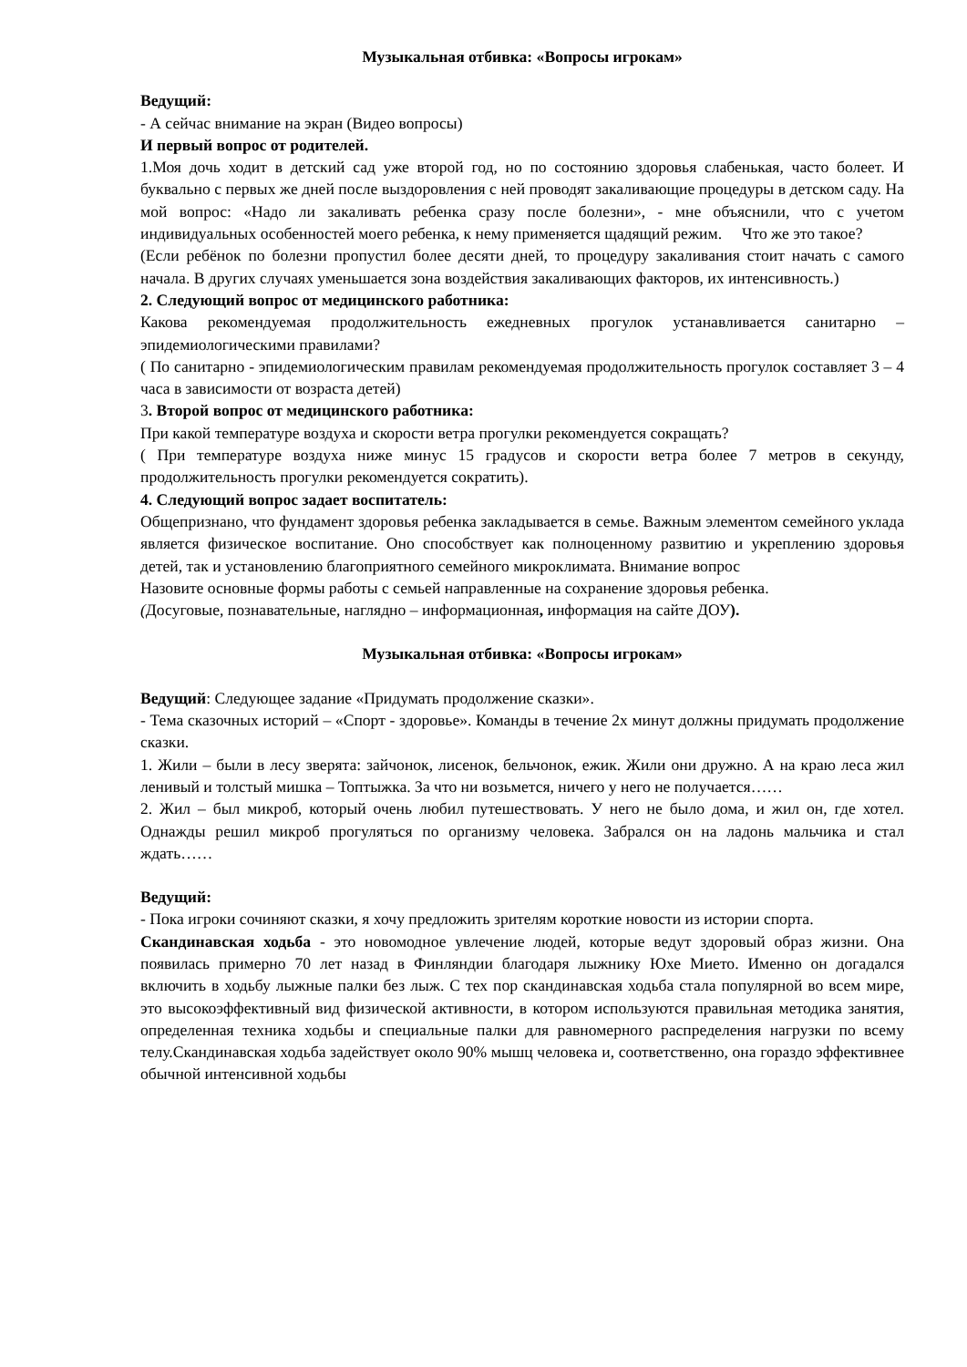Музыкальная отбивка: «Вопросы игрокам»
Ведущий:
- А сейчас внимание на экран (Видео вопросы)
И первый вопрос от родителей.
1.Моя дочь ходит в детский сад уже второй год, но по состоянию здоровья слабенькая, часто болеет. И буквально с первых же дней после выздоровления с ней проводят закаливающие процедуры в детском саду. На мой вопрос: «Надо ли закаливать ребенка сразу после болезни», - мне объяснили, что с учетом индивидуальных особенностей моего ребенка, к нему применяется щадящий режим. Что же это такое?
(Если ребёнок по болезни пропустил более десяти дней, то процедуру закаливания стоит начать с самого начала. В других случаях уменьшается зона воздействия закаливающих факторов, их интенсивность.)
2. Следующий вопрос от медицинского работника:
Какова рекомендуемая продолжительность ежедневных прогулок устанавливается санитарно – эпидемиологическими правилами?
( По санитарно - эпидемиологическим правилам рекомендуемая продолжительность прогулок составляет 3 – 4 часа в зависимости от возраста детей)
3. Второй вопрос от медицинского работника:
При какой температуре воздуха и скорости ветра прогулки рекомендуется сокращать?
( При температуре воздуха ниже минус 15 градусов и скорости ветра более 7 метров в секунду, продолжительность прогулки рекомендуется сократить).
4. Следующий вопрос задает воспитатель:
Общепризнано, что фундамент здоровья ребенка закладывается в семье. Важным элементом семейного уклада является физическое воспитание. Оно способствует как полноценному развитию и укреплению здоровья детей, так и установлению благоприятного семейного микроклимата. Внимание вопрос
Назовите основные формы работы с семьей направленные на сохранение здоровья ребенка.
(Досуговые, познавательные, наглядно – информационная, информация на сайте ДОУ).
Музыкальная отбивка: «Вопросы игрокам»
Ведущий: Следующее задание «Придумать продолжение сказки».
- Тема сказочных историй – «Спорт - здоровье». Команды в течение 2х минут должны придумать продолжение сказки.
1. Жили – были в лесу зверята: зайчонок, лисенок, бельчонок, ежик. Жили они дружно. А на краю леса жил ленивый и толстый мишка – Топтыжка. За что ни возьмется, ничего у него не получается……
2. Жил – был микроб, который очень любил путешествовать. У него не было дома, и жил он, где хотел. Однажды решил микроб прогуляться по организму человека. Забрался он на ладонь мальчика и стал ждать……
Ведущий:
- Пока игроки сочиняют сказки, я хочу предложить зрителям короткие новости из истории спорта.
Скандинавская ходьба - это новомодное увлечение людей, которые ведут здоровый образ жизни. Она появилась примерно 70 лет назад в Финляндии благодаря лыжнику Юхе Мието. Именно он догадался включить в ходьбу лыжные палки без лыж. С тех пор скандинавская ходьба стала популярной во всем мире, это высокоэффективный вид физической активности, в котором используются правильная методика занятия, определенная техника ходьбы и специальные палки для равномерного распределения нагрузки по всему телу.Скандинавская ходьба задействует около 90% мышц человека и, соответственно, она гораздо эффективнее обычной интенсивной ходьбы